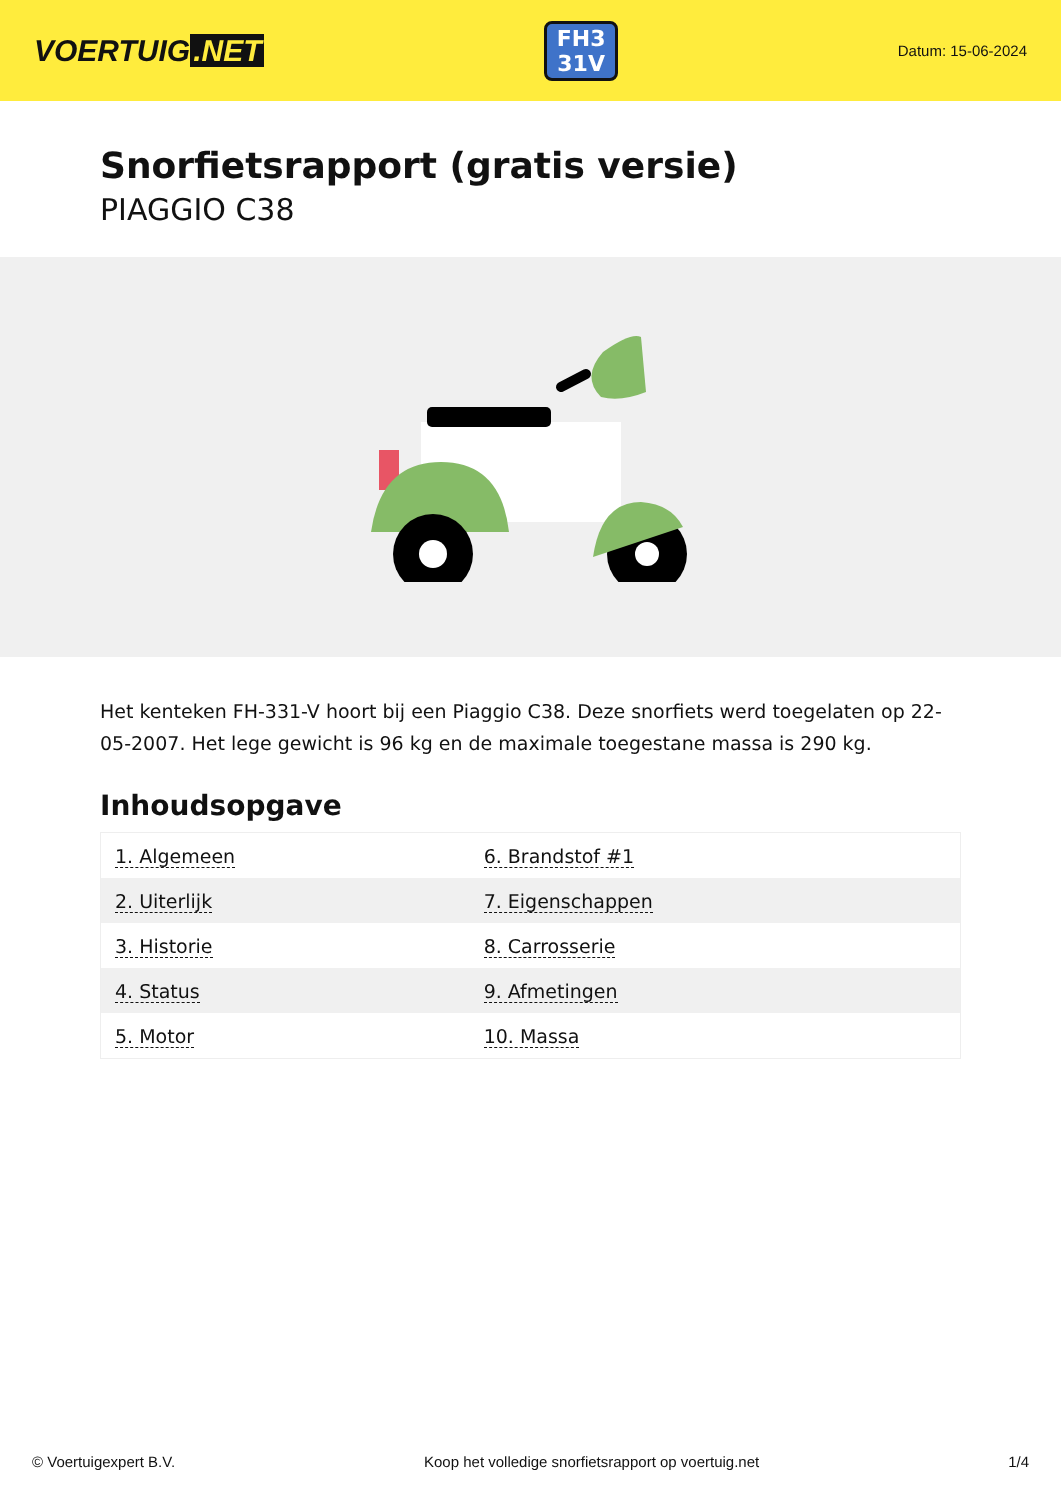VOERTUIG.NET
FH3
31V
Datum: 15-06-2024
Snorfietsrapport (gratis versie)
PIAGGIO C38
Het kenteken FH-331-V hoort bij een Piaggio C38. Deze snorfiets werd toegelaten op 22-05-2007. Het lege gewicht is 96 kg en de maximale toegestane massa is 290 kg.
Inhoudsopgave
| 1. Algemeen | 6. Brandstof #1 |
| 2. Uiterlijk | 7. Eigenschappen |
| 3. Historie | 8. Carrosserie |
| 4. Status | 9. Afmetingen |
| 5. Motor | 10. Massa |
© Voertuigexpert B.V. Koop het volledige snorfietsrapport op voertuig.net 1/4